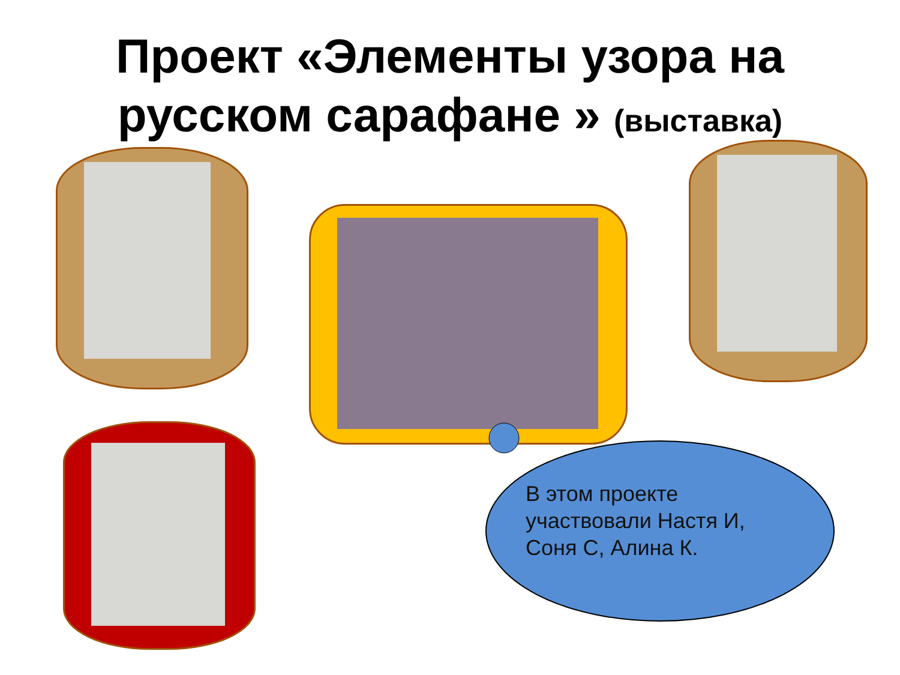Проект «Элементы узора на
русском сарафане » (выставка)
В этом проекте участвовали Настя И, Соня С, Алина К.